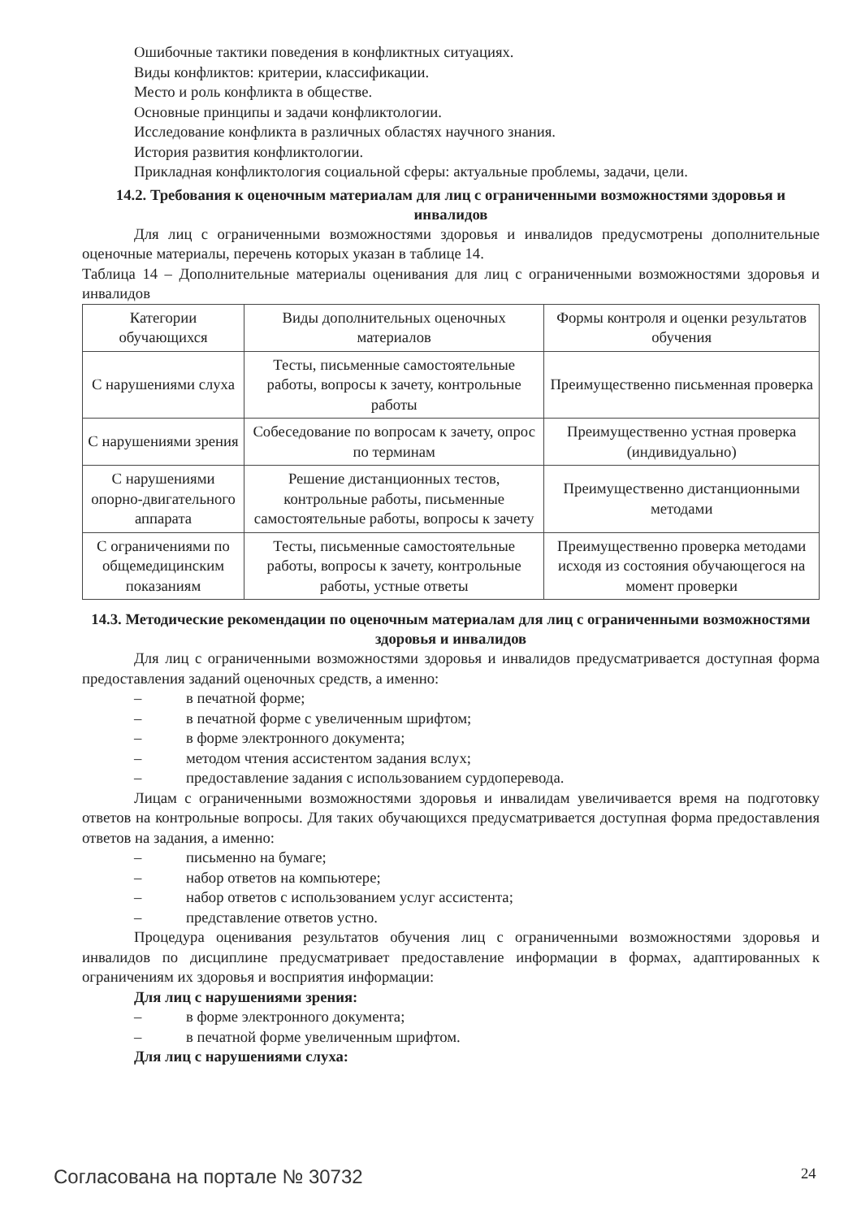Ошибочные тактики поведения в конфликтных ситуациях.
Виды конфликтов: критерии, классификации.
Место и роль конфликта в обществе.
Основные принципы и задачи конфликтологии.
Исследование конфликта в различных областях научного знания.
История развития конфликтологии.
Прикладная конфликтология социальной сферы: актуальные проблемы, задачи, цели.
14.2. Требования к оценочным материалам для лиц с ограниченными возможностями здоровья и инвалидов
Для лиц с ограниченными возможностями здоровья и инвалидов предусмотрены дополнительные оценочные материалы, перечень которых указан в таблице 14.
Таблица 14 – Дополнительные материалы оценивания для лиц с ограниченными возможностями здоровья и инвалидов
| Категории обучающихся | Виды дополнительных оценочных материалов | Формы контроля и оценки результатов обучения |
| С нарушениями слуха | Тесты, письменные самостоятельные работы, вопросы к зачету, контрольные работы | Преимущественно письменная проверка |
| С нарушениями зрения | Собеседование по вопросам к зачету, опрос по терминам | Преимущественно устная проверка (индивидуально) |
| С нарушениями опорно-двигательного аппарата | Решение дистанционных тестов, контрольные работы, письменные самостоятельные работы, вопросы к зачету | Преимущественно дистанционными методами |
| С ограничениями по общемедицинским показаниям | Тесты, письменные самостоятельные работы, вопросы к зачету, контрольные работы, устные ответы | Преимущественно проверка методами исходя из состояния обучающегося на момент проверки |
14.3. Методические рекомендации по оценочным материалам для лиц с ограниченными возможностями здоровья и инвалидов
Для лиц с ограниченными возможностями здоровья и инвалидов предусматривается доступная форма предоставления заданий оценочных средств, а именно:
– в печатной форме;
– в печатной форме с увеличенным шрифтом;
– в форме электронного документа;
– методом чтения ассистентом задания вслух;
– предоставление задания с использованием сурдоперевода.
Лицам с ограниченными возможностями здоровья и инвалидам увеличивается время на подготовку ответов на контрольные вопросы. Для таких обучающихся предусматривается доступная форма предоставления ответов на задания, а именно:
– письменно на бумаге;
– набор ответов на компьютере;
– набор ответов с использованием услуг ассистента;
– представление ответов устно.
Процедура оценивания результатов обучения лиц с ограниченными возможностями здоровья и инвалидов по дисциплине предусматривает предоставление информации в формах, адаптированных к ограничениям их здоровья и восприятия информации:
Для лиц с нарушениями зрения:
– в форме электронного документа;
– в печатной форме увеличенным шрифтом.
Для лиц с нарушениями слуха:
Согласована на портале № 30732 24